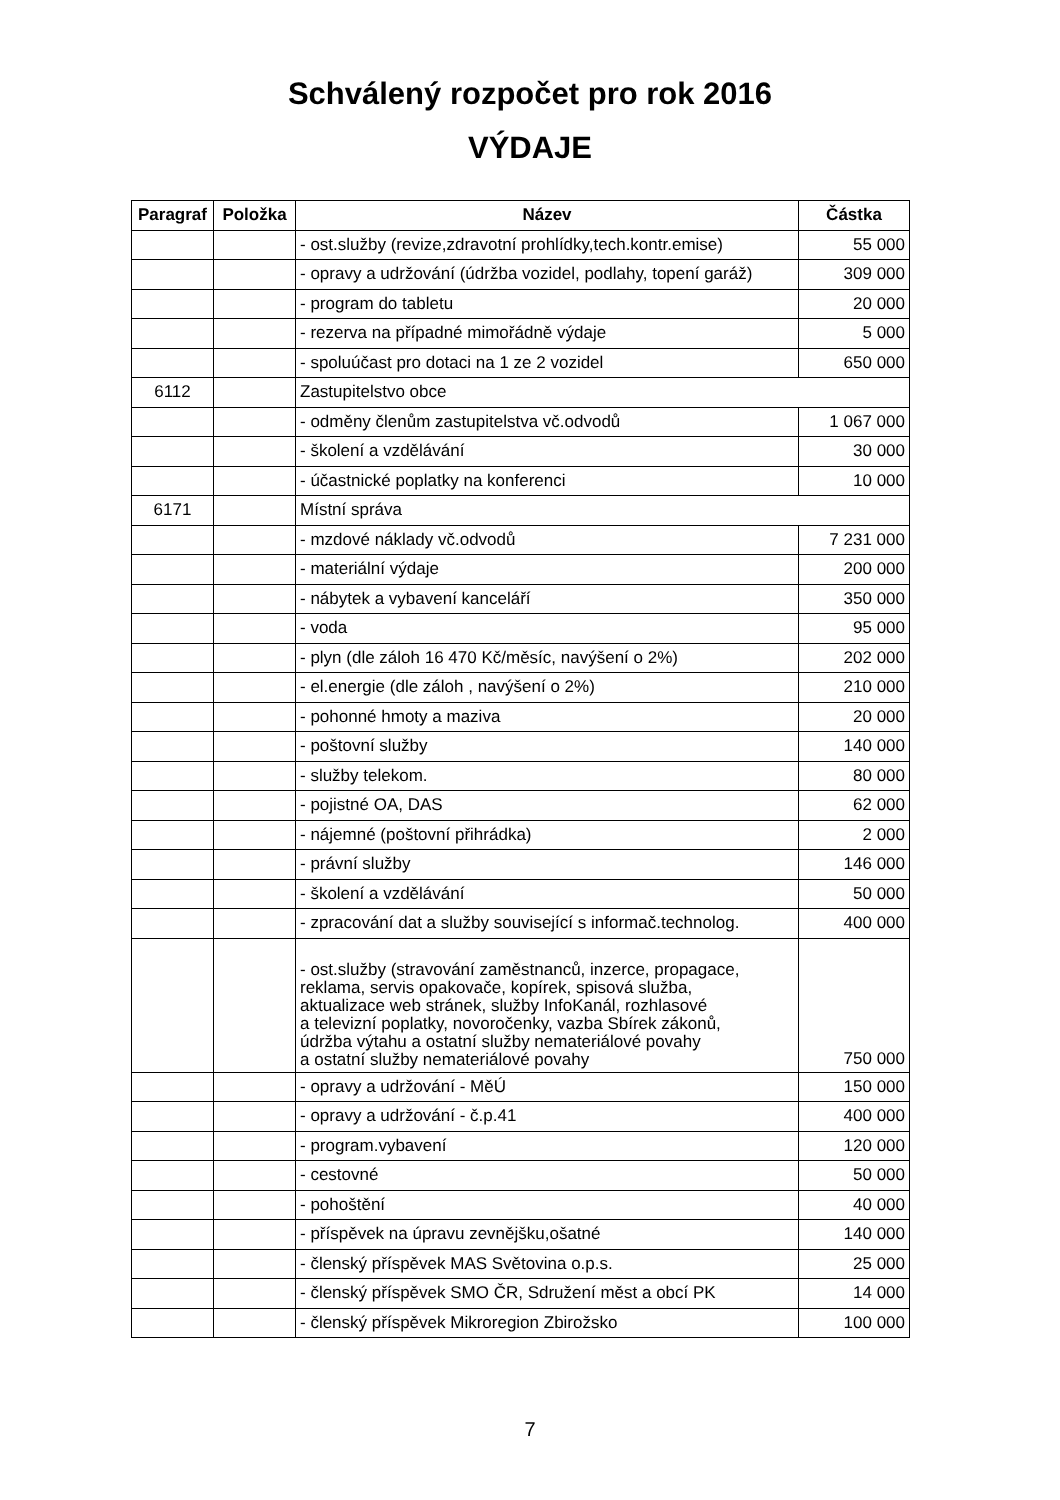Schválený rozpočet pro rok 2016
VÝDAJE
| Paragraf | Položka | Název | Částka |
| --- | --- | --- | --- |
| | | - ost.služby (revize,zdravotní prohlídky,tech.kontr.emise) | 55 000 |
| | | - opravy a udržování (údržba vozidel, podlahy, topení garáž) | 309 000 |
| | | - program do tabletu | 20 000 |
| | | - rezerva na případné mimořádně výdaje | 5 000 |
| | | - spoluúčast pro dotaci na 1 ze 2 vozidel | 650 000 |
| 6112 | | Zastupitelstvo obce | |
| | | - odměny členům zastupitelstva vč.odvodů | 1 067 000 |
| | | - školení a vzdělávání | 30 000 |
| | | - účastnické poplatky na konferenci | 10 000 |
| 6171 | | Místní správa | |
| | | - mzdové náklady vč.odvodů | 7 231 000 |
| | | - materiální výdaje | 200 000 |
| | | - nábytek a vybavení kanceláří | 350 000 |
| | | - voda | 95 000 |
| | | - plyn (dle záloh 16 470 Kč/měsíc, navýšení o 2%) | 202 000 |
| | | - el.energie (dle záloh , navýšení o 2%) | 210 000 |
| | | - pohonné hmoty a maziva | 20 000 |
| | | - poštovní služby | 140 000 |
| | | - služby telekom. | 80 000 |
| | | - pojistné OA, DAS | 62 000 |
| | | - nájemné (poštovní přihrádka) | 2 000 |
| | | - právní služby | 146 000 |
| | | - školení a vzdělávání | 50 000 |
| | | - zpracování dat a služby související s informač.technolog. | 400 000 |
| | | - ost.služby (stravování zaměstnanců, inzerce, propagace, reklama, servis opakovače, kopírek, spisová služba, aktualizace web stránek, služby InfoKanál, rozhlasové a televizní poplatky, novoročenky, vazba Sbírek zákonů, údržba výtahu a ostatní služby nemateriálové povahy a ostatní služby nemateriálové povahy | 750 000 |
| | | - opravy a udržování - MěÚ | 150 000 |
| | | - opravy a udržování - č.p.41 | 400 000 |
| | | - program.vybavení | 120 000 |
| | | - cestovné | 50 000 |
| | | - pohoštění | 40 000 |
| | | - příspěvek na úpravu zevnějšku,ošatné | 140 000 |
| | | - členský příspěvek MAS Světovina o.p.s. | 25 000 |
| | | - členský příspěvek SMO ČR, Sdružení měst a obcí PK | 14 000 |
| | | - členský příspěvek Mikroregion Zbirožsko | 100 000 |
7